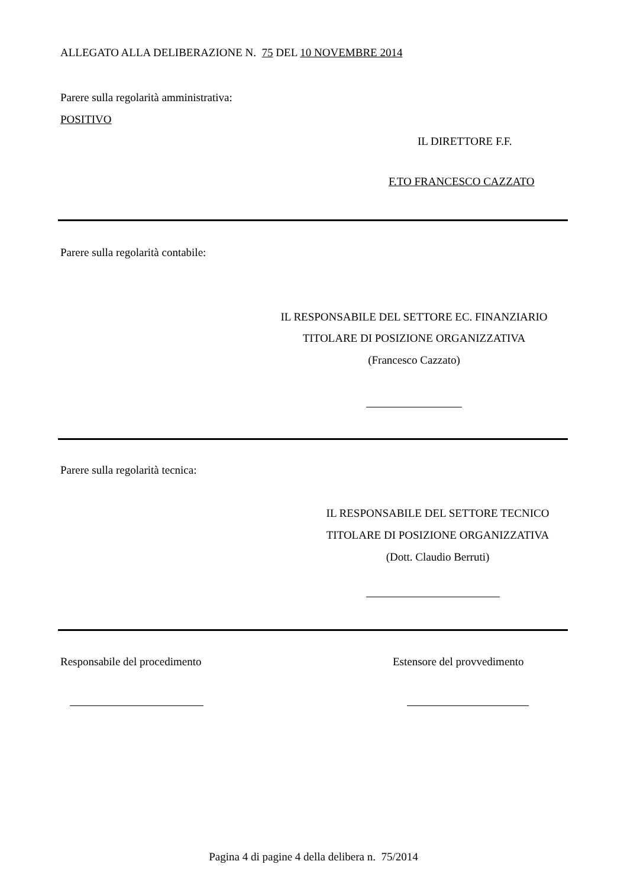ALLEGATO ALLA DELIBERAZIONE N. 75 DEL 10 NOVEMBRE 2014
Parere sulla regolarità amministrativa:
POSITIVO
IL DIRETTORE F.F.
F.TO FRANCESCO CAZZATO
Parere sulla regolarità contabile:
IL RESPONSABILE DEL SETTORE EC. FINANZIARIO
TITOLARE DI POSIZIONE ORGANIZZATIVA
(Francesco Cazzato)
Parere sulla regolarità tecnica:
IL RESPONSABILE DEL SETTORE TECNICO
TITOLARE DI POSIZIONE ORGANIZZATIVA
(Dott. Claudio Berruti)
Responsabile del procedimento Estensore del provvedimento
Pagina 4 di pagine 4 della delibera n. 75/2014